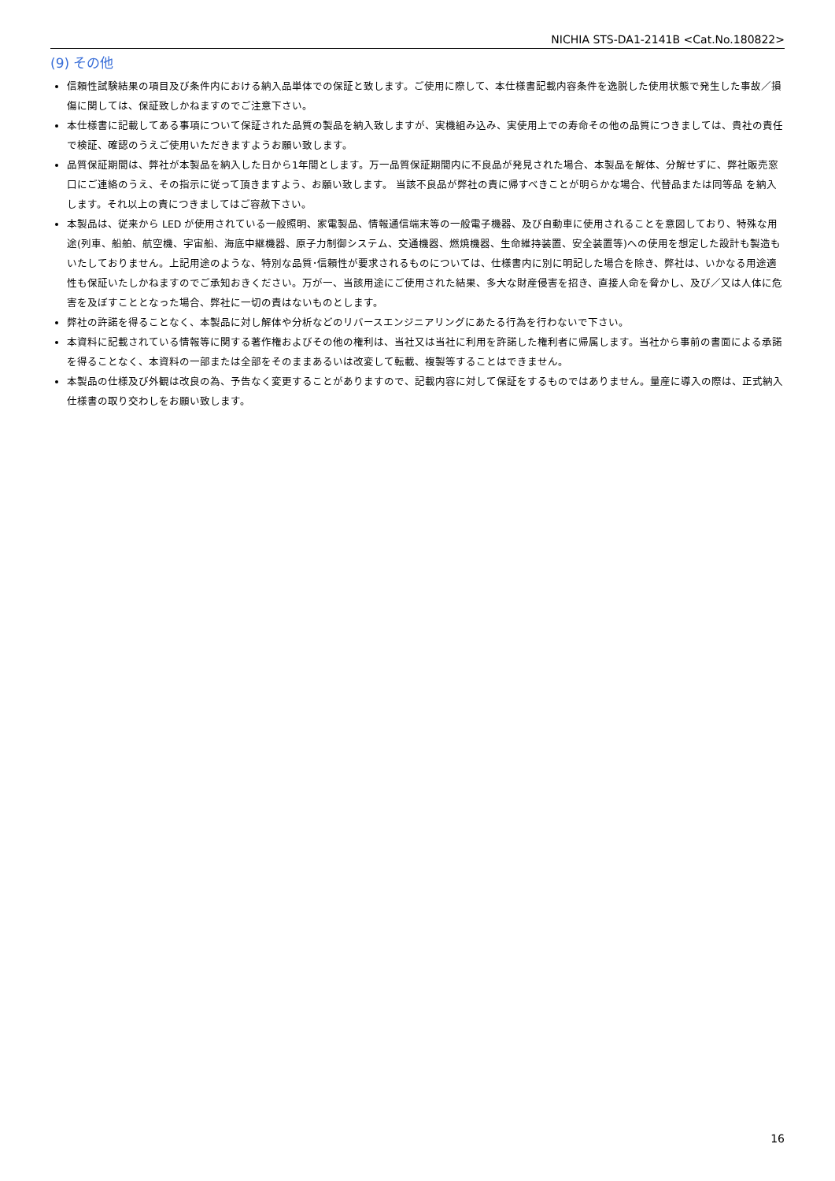NICHIA STS-DA1-2141B <Cat.No.180822>
(9) その他
信頼性試験結果の項目及び条件内における納入品単体での保証と致します。ご使用に際して、本仕様書記載内容条件を逸脱した使用状態で発生した事故／損傷に関しては、保証致しかねますのでご注意下さい。
本仕様書に記載してある事項について保証された品質の製品を納入致しますが、実機組み込み、実使用上での寿命その他の品質につきましては、貴社の責任で検証、確認のうえご使用いただきますようお願い致します。
品質保証期間は、弊社が本製品を納入した日から1年間とします。万一品質保証期間内に不良品が発見された場合、本製品を解体、分解せずに、弊社販売窓口にご連絡のうえ、その指示に従って頂きますよう、お願い致します。 当該不良品が弊社の責に帰すべきことが明らかな場合、代替品または同等品 を納入します。それ以上の責につきましてはご容赦下さい。
本製品は、従来から LED が使用されている一般照明、家電製品、情報通信端末等の一般電子機器、及び自動車に使用されることを意図しており、特殊な用途(列車、船舶、航空機、宇宙船、海底中継機器、原子力制御システム、交通機器、燃焼機器、生命維持装置、安全装置等)への使用を想定した設計も製造もいたしておりません。上記用途のような、特別な品質･信頼性が要求されるものについては、仕様書内に別に明記した場合を除き、弊社は、いかなる用途適性も保証いたしかねますのでご承知おきください。万が一、当該用途にご使用された結果、多大な財産侵害を招き、直接人命を脅かし、及び／又は人体に危害を及ぼすこととなった場合、弊社に一切の責はないものとします。
弊社の許諾を得ることなく、本製品に対し解体や分析などのリバースエンジニアリングにあたる行為を行わないで下さい。
本資料に記載されている情報等に関する著作権およびその他の権利は、当社又は当社に利用を許諾した権利者に帰属します。当社から事前の書面による承諾を得ることなく、本資料の一部または全部をそのままあるいは改変して転載、複製等することはできません。
本製品の仕様及び外観は改良の為、予告なく変更することがありますので、記載内容に対して保証をするものではありません。量産に導入の際は、正式納入仕様書の取り交わしをお願い致します。
16